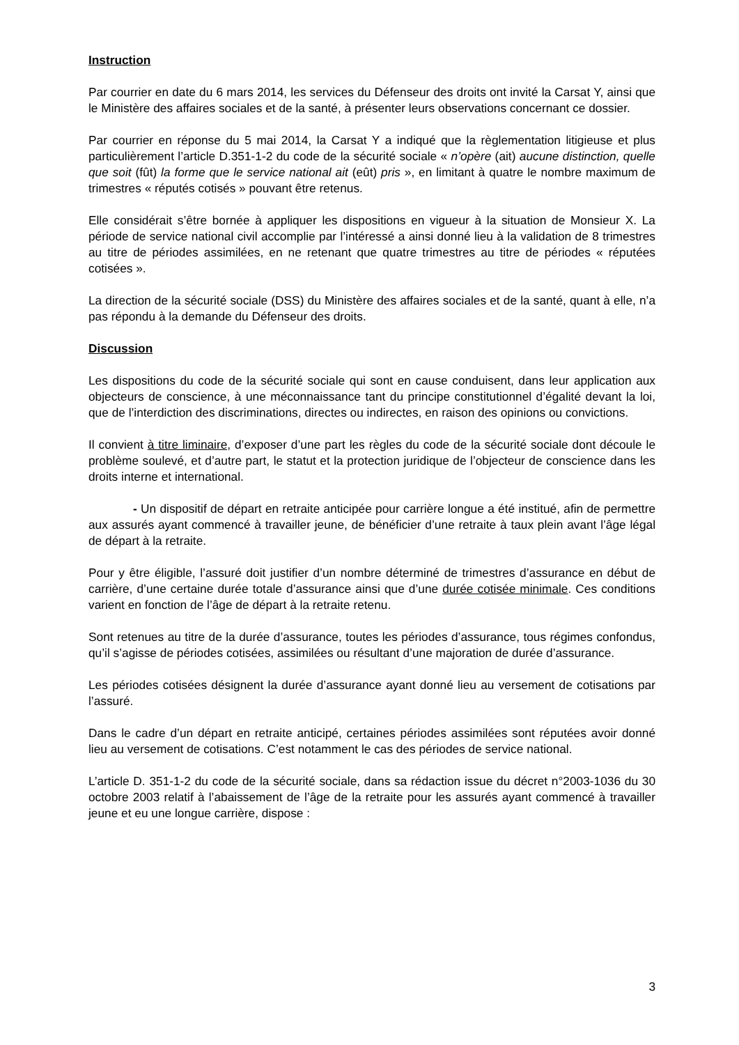Instruction
Par courrier en date du 6 mars 2014, les services du Défenseur des droits ont invité la Carsat Y, ainsi que le Ministère des affaires sociales et de la santé, à présenter leurs observations concernant ce dossier.
Par courrier en réponse du 5 mai 2014, la Carsat Y a indiqué que la règlementation litigieuse et plus particulièrement l’article D.351-1-2 du code de la sécurité sociale « n’opère (ait) aucune distinction, quelle que soit (fût) la forme que le service national ait (eût) pris », en limitant à quatre le nombre maximum de trimestres « réputés cotisés » pouvant être retenus.
Elle considérait s’être bornée à appliquer les dispositions en vigueur à la situation de Monsieur X. La période de service national civil accomplie par l’intéressé a ainsi donné lieu à la validation de 8 trimestres au titre de périodes assimilées, en ne retenant que quatre trimestres au titre de périodes « réputées cotisées ».
La direction de la sécurité sociale (DSS) du Ministère des affaires sociales et de la santé, quant à elle, n’a pas répondu à la demande du Défenseur des droits.
Discussion
Les dispositions du code de la sécurité sociale qui sont en cause conduisent, dans leur application aux objecteurs de conscience, à une méconnaissance tant du principe constitutionnel d’égalité devant la loi, que de l’interdiction des discriminations, directes ou indirectes, en raison des opinions ou convictions.
Il convient à titre liminaire, d’exposer d’une part les règles du code de la sécurité sociale dont découle le problème soulevé, et d’autre part, le statut et la protection juridique de l’objecteur de conscience dans les droits interne et international.
- Un dispositif de départ en retraite anticipée pour carrière longue a été institué, afin de permettre aux assurés ayant commencé à travailler jeune, de bénéficier d’une retraite à taux plein avant l’âge légal de départ à la retraite.
Pour y être éligible, l’assuré doit justifier d’un nombre déterminé de trimestres d’assurance en début de carrière, d’une certaine durée totale d’assurance ainsi que d’une durée cotisée minimale. Ces conditions varient en fonction de l’âge de départ à la retraite retenu.
Sont retenues au titre de la durée d’assurance, toutes les périodes d’assurance, tous régimes confondus, qu’il s’agisse de périodes cotisées, assimilées ou résultant d’une majoration de durée d’assurance.
Les périodes cotisées désignent la durée d’assurance ayant donné lieu au versement de cotisations par l’assuré.
Dans le cadre d’un départ en retraite anticipé, certaines périodes assimilées sont réputées avoir donné lieu au versement de cotisations. C’est notamment le cas des périodes de service national.
L’article D. 351-1-2 du code de la sécurité sociale, dans sa rédaction issue du décret n°2003-1036 du 30 octobre 2003 relatif à l’abaissement de l’âge de la retraite pour les assurés ayant commencé à travailler jeune et eu une longue carrière, dispose :
3